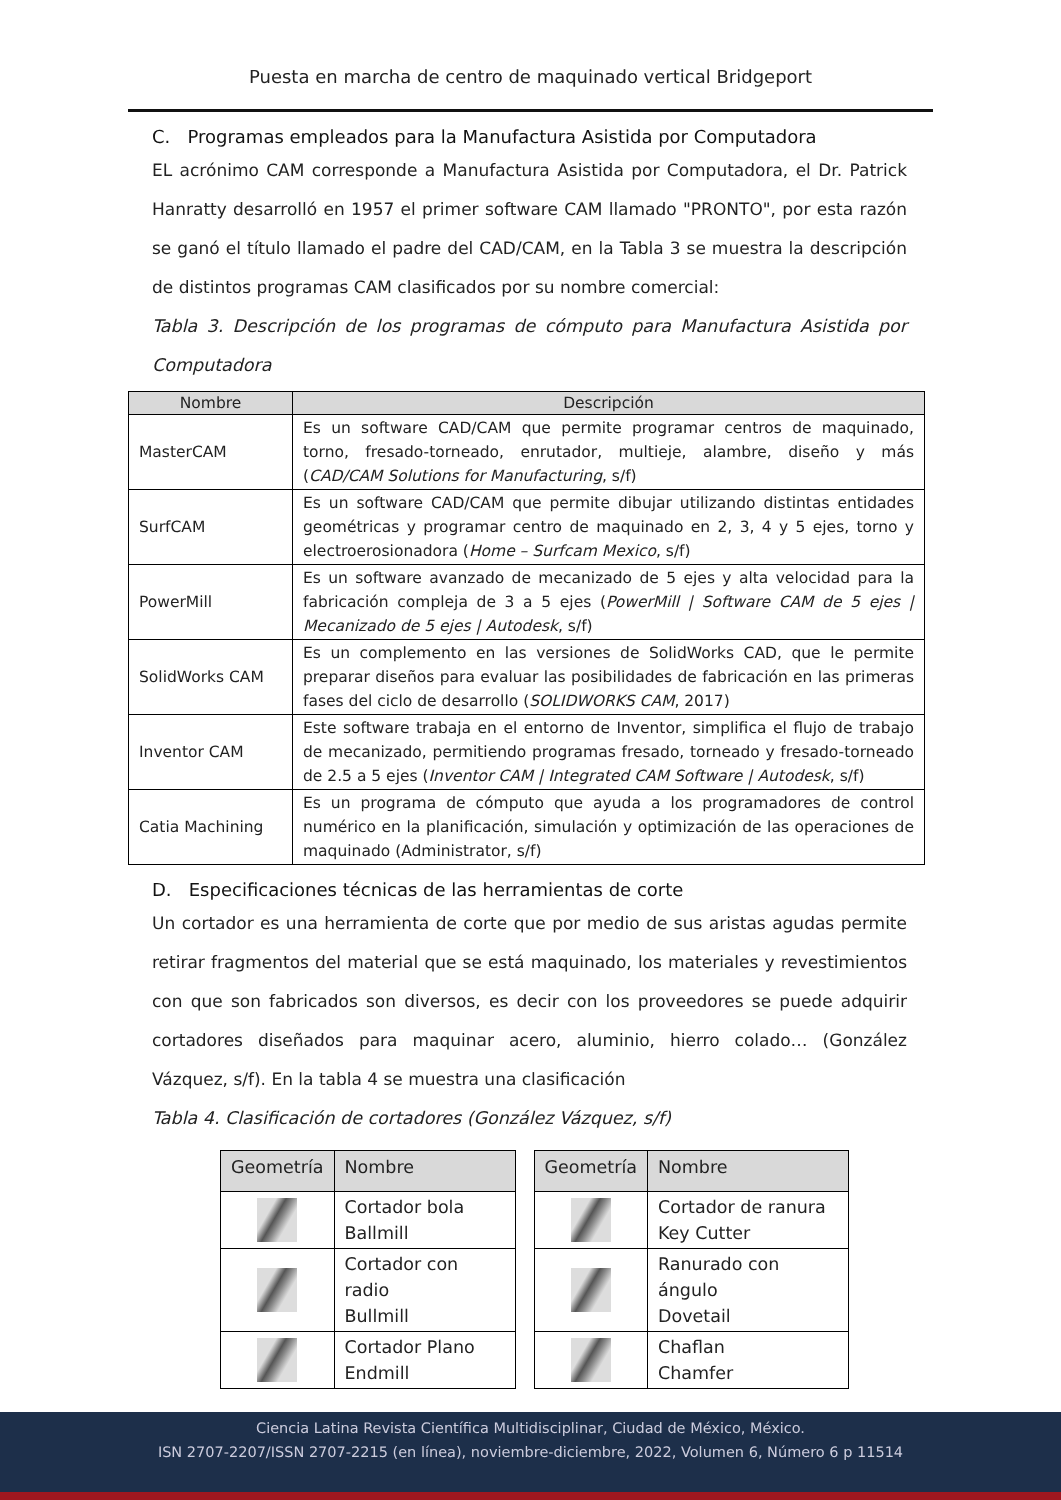Puesta en marcha de centro de maquinado vertical Bridgeport
C. Programas empleados para la Manufactura Asistida por Computadora
EL acrónimo CAM corresponde a Manufactura Asistida por Computadora, el Dr. Patrick Hanratty desarrolló en 1957 el primer software CAM llamado "PRONTO", por esta razón se ganó el título llamado el padre del CAD/CAM, en la Tabla 3 se muestra la descripción de distintos programas CAM clasificados por su nombre comercial:
Tabla 3. Descripción de los programas de cómputo para Manufactura Asistida por Computadora
| Nombre | Descripción |
| --- | --- |
| MasterCAM | Es un software CAD/CAM que permite programar centros de maquinado, torno, fresado-torneado, enrutador, multieje, alambre, diseño y más ( CAD/CAM Solutions for Manufacturing , s/f) |
| SurfCAM | Es un software CAD/CAM que permite dibujar utilizando distintas entidades geométricas y programar centro de maquinado en 2, 3, 4 y 5 ejes, torno y electroerosionadora ( Home – Surfcam Mexico , s/f) |
| PowerMill | Es un software avanzado de mecanizado de 5 ejes y alta velocidad para la fabricación compleja de 3 a 5 ejes ( PowerMill / Software CAM de 5 ejes / Mecanizado de 5 ejes / Autodesk , s/f) |
| SolidWorks CAM | Es un complemento en las versiones de SolidWorks CAD, que le permite preparar diseños para evaluar las posibilidades de fabricación en las primeras fases del ciclo de desarrollo ( SOLIDWORKS CAM , 2017) |
| Inventor CAM | Este software trabaja en el entorno de Inventor, simplifica el flujo de trabajo de mecanizado, permitiendo programas fresado, torneado y fresado-torneado de 2.5 a 5 ejes ( Inventor CAM / Integrated CAM Software / Autodesk , s/f) |
| Catia Machining | Es un programa de cómputo que ayuda a los programadores de control numérico en la planificación, simulación y optimización de las operaciones de maquinado (Administrator, s/f) |
D. Especificaciones técnicas de las herramientas de corte
Un cortador es una herramienta de corte que por medio de sus aristas agudas permite retirar fragmentos del material que se está maquinado, los materiales y revestimientos con que son fabricados son diversos, es decir con los proveedores se puede adquirir cortadores diseñados para maquinar acero, aluminio, hierro colado… (González Vázquez, s/f). En la tabla 4 se muestra una clasificación
Tabla 4. Clasificación de cortadores (González Vázquez, s/f)
| Geometría | Nombre |
| --- | --- |
| | Cortador bola Ballmill |
| | Cortador con radio Bullmill |
| | Cortador Plano Endmill |
| Geometría | Nombre |
| --- | --- |
| | Cortador de ranura Key Cutter |
| | Ranurado con ángulo Dovetail |
| | Chaflan Chamfer |
Ciencia Latina Revista Científica Multidisciplinar, Ciudad de México, México.
ISN 2707-2207/ISSN 2707-2215 (en línea), noviembre-diciembre, 2022, Volumen 6, Número 6 p 11514